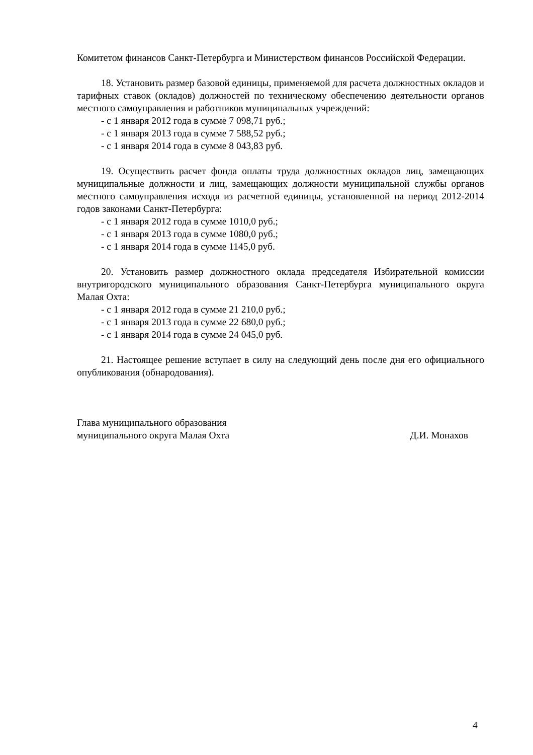Комитетом финансов Санкт-Петербурга и Министерством финансов Российской Федерации.
18. Установить размер базовой единицы, применяемой для расчета должностных окладов и тарифных ставок (окладов) должностей по техническому обеспечению деятельности органов местного самоуправления и работников муниципальных учреждений:
- с 1 января 2012 года в сумме 7 098,71 руб.;
- с 1 января 2013 года в сумме 7 588,52 руб.;
- с 1 января 2014 года в сумме 8 043,83 руб.
19. Осуществить расчет фонда оплаты труда должностных окладов лиц, замещающих муниципальные должности и лиц, замещающих должности муниципальной службы органов местного самоуправления исходя из расчетной единицы, установленной на период 2012-2014 годов законами Санкт-Петербурга:
- с 1 января 2012 года в сумме 1010,0 руб.;
- с 1 января 2013 года в сумме 1080,0 руб.;
- с 1 января 2014 года в сумме 1145,0 руб.
20. Установить размер должностного оклада председателя Избирательной комиссии внутригородского муниципального образования Санкт-Петербурга муниципального округа Малая Охта:
- с 1 января 2012 года в сумме 21 210,0 руб.;
- с 1 января 2013 года в сумме 22 680,0 руб.;
- с 1 января 2014 года в сумме 24 045,0 руб.
21. Настоящее решение вступает в силу на следующий день после дня его официального опубликования (обнародования).
Глава муниципального образования
муниципального округа Малая Охта Д.И. Монахов
4